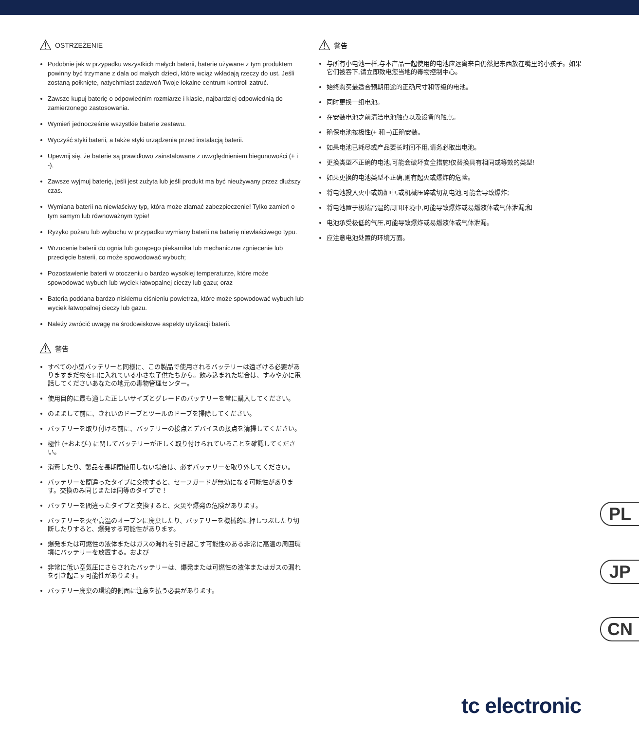⚠ OSTRZEŻENIE
Podobnie jak w przypadku wszystkich małych baterii, baterie używane z tym produktem powinny być trzymane z dala od małych dzieci, które wciąż wkładają rzeczy do ust. Jeśli zostaną połknięte, natychmiast zadzwoń Twoje lokalne centrum kontroli zatruć.
Zawsze kupuj baterię o odpowiednim rozmiarze i klasie, najbardziej odpowiednią do zamierzonego zastosowania.
Wymień jednocześnie wszystkie baterie zestawu.
Wyczyść styki baterii, a także styki urządzenia przed instalacją baterii.
Upewnij się, że baterie są prawidłowo zainstalowane z uwzględnieniem biegunowości (+ i -).
Zawsze wyjmuj baterię, jeśli jest zużyta lub jeśli produkt ma być nieużywany przez dłuższy czas.
Wymiana baterii na niewłaściwy typ, która może złamać zabezpieczenie! Tylko zamień o tym samym lub równoważnym typie!
Ryzyko pożaru lub wybuchu w przypadku wymiany baterii na baterię niewłaściwego typu.
Wrzucenie baterii do ognia lub gorącego piekarnika lub mechaniczne zgniecenie lub przecięcie baterii, co może spowodować wybuch;
Pozostawienie baterii w otoczeniu o bardzo wysokiej temperaturze, które może spowodować wybuch lub wyciek łatwopalnej cieczy lub gazu; oraz
Bateria poddana bardzo niskiemu ciśnieniu powietrza, które może spowodować wybuch lub wyciek łatwopalnej cieczy lub gazu.
Należy zwrócić uwagę na środowiskowe aspekty utylizacji baterii.
⚠ 警告
すべての小型バッテリーと同様に、この製品で使用されるバッテリーは遠ざける必要がありますまだ物を口に入れている小さな子供たちから。飲み込まれた場合は、すみやかに電話してくださいあなたの地元の毒物管理センター。
使用目的に最も適した正しいサイズとグレードのバッテリーを常に購入してください。
のままして前に、きれいのドープとツールのドープを掃除してください。
バッテリーを取り付ける前に、バッテリーの接点とデバイスの接点を清掃してください。
極性 (+および-) に関してバッテリーが正しく取り付けられていることを確認してください。
消費したり、製品を長期間使用しない場合は、必ずバッテリーを取り外してください。
バッテリーを間違ったタイプに交換すると、セーフガードが無効になる可能性があります。交換のみ同じまたは同等のタイプで！
バッテリーを間違ったタイプと交換すると、火災や爆発の危険があります。
バッテリーを火や高温のオーブンに廃棄したり、バッテリーを機械的に押しつぶしたり切断したりすると、爆発する可能性があります。
爆発または可燃性の液体またはガスの漏れを引き起こす可能性のある非常に高温の周囲環境にバッテリーを放置する。および
非常に低い空気圧にさらされたバッテリーは、爆発または可燃性の液体またはガスの漏れを引き起こす可能性があります。
バッテリー廃棄の環境的側面に注意を払う必要があります。
⚠ 警告
与所有小电池一样,与本产品一起使用的电池应远离来自仍然把东西放在嘴里的小孩子。如果它们被吞下,请立即致电您当地的毒物控制中心。
始终购买最适合预期用途的正确尺寸和等级的电池。
同时更换一组电池。
在安装电池之前清洁电池触点以及设备的触点。
确保电池按极性(+ 和 –)正确安装。
如果电池已耗尽或产品要长时间不用,请务必取出电池。
更换类型不正确的电池,可能会破坏安全措施!仅替换具有相同或等效的类型!
如果更换的电池类型不正确,则有起火或爆炸的危险。
将电池投入火中或热炉中,或机械压碎或切割电池,可能会导致爆炸;
将电池置于极端高温的周围环境中,可能导致爆炸或易燃液体或气体泄漏;和
电池承受极低的气压,可能导致爆炸或易燃液体或气体泄漏。
应注意电池处置的环境方面。
PL
JP
CN
tc electronic